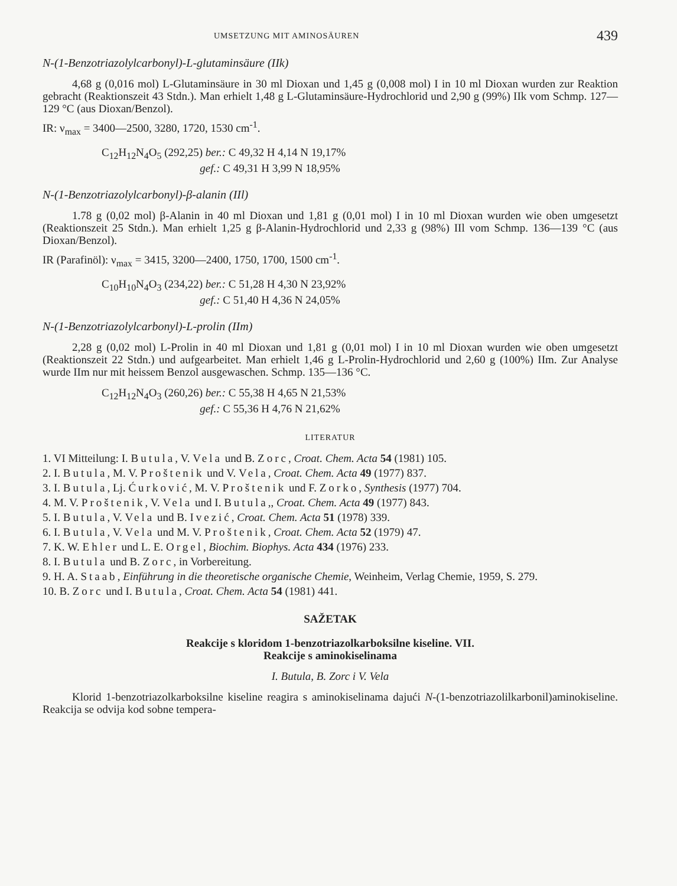UMSETZUNG MIT AMINOSÄUREN 439
N-(1-Benzotriazolylcarbonyl)-L-glutaminsäure (IIk)
4,68 g (0,016 mol) L-Glutaminsäure in 30 ml Dioxan und 1,45 g (0,008 mol) I in 10 ml Dioxan wurden zur Reaktion gebracht (Reaktionszeit 43 Stdn.). Man erhielt 1,48 g L-Glutaminsäure-Hydrochlorid und 2,90 g (99%) IIk vom Schmp. 127—129 °C (aus Dioxan/Benzol).
IR: ν<sub>max</sub> = 3400—2500, 3280, 1720, 1530 cm<sup>-1</sup>.
C<sub>12</sub>H<sub>12</sub>N<sub>4</sub>O<sub>5</sub> (292,25) ber.: C 49,32 H 4,14 N 19,17%
gef.: C 49,31 H 3,99 N 18,95%
N-(1-Benzotriazolylcarbonyl)-β-alanin (IIl)
1.78 g (0,02 mol) β-Alanin in 40 ml Dioxan und 1,81 g (0,01 mol) I in 10 ml Dioxan wurden wie oben umgesetzt (Reaktionszeit 25 Stdn.). Man erhielt 1,25 g β-Alanin-Hydrochlorid und 2,33 g (98%) IIl vom Schmp. 136—139 °C (aus Dioxan/Benzol).
IR (Parafinöl): ν<sub>max</sub> = 3415, 3200—2400, 1750, 1700, 1500 cm<sup>-1</sup>.
C<sub>10</sub>H<sub>10</sub>N<sub>4</sub>O<sub>3</sub> (234,22) ber.: C 51,28 H 4,30 N 23,92%
gef.: C 51,40 H 4,36 N 24,05%
N-(1-Benzotriazolylcarbonyl)-L-prolin (IIm)
2,28 g (0,02 mol) L-Prolin in 40 ml Dioxan und 1,81 g (0,01 mol) I in 10 ml Dioxan wurden wie oben umgesetzt (Reaktionszeit 22 Stdn.) und aufgearbeitet. Man erhielt 1,46 g L-Prolin-Hydrochlorid und 2,60 g (100%) IIm. Zur Analyse wurde IIm nur mit heissem Benzol ausgewaschen. Schmp. 135—136 °C.
C<sub>12</sub>H<sub>12</sub>N<sub>4</sub>O<sub>3</sub> (260,26) ber.: C 55,38 H 4,65 N 21,53%
gef.: C 55,36 H 4,76 N 21,62%
LITERATUR
1. VI Mitteilung: I. Butula, V. Vela und B. Zorc, Croat. Chem. Acta 54 (1981) 105.
2. I. Butula, M. V. Proštenik und V. Vela, Croat. Chem. Acta 49 (1977) 837.
3. I. Butula, Lj. Ćurković, M. V. Proštenik und F. Zorko, Synthesis (1977) 704.
4. M. V. Proštenik, V. Vela und I. Butula,, Croat. Chem. Acta 49 (1977) 843.
5. I. Butula, V. Vela und B. Ivezić, Croat. Chem. Acta 51 (1978) 339.
6. I. Butula, V. Vela und M. V. Proštenik, Croat. Chem. Acta 52 (1979) 47.
7. K. W. Ehler und L. E. Orgel, Biochim. Biophys. Acta 434 (1976) 233.
8. I. Butula und B. Zorc, in Vorbereitung.
9. H. A. Staab, Einführung in die theoretische organische Chemie, Weinheim, Verlag Chemie, 1959, S. 279.
10. B. Zorc und I. Butula, Croat. Chem. Acta 54 (1981) 441.
SAŽETAK
Reakcije s kloridom 1-benzotriazolkarboksilne kiseline. VII.
Reakcije s aminokiselinama
I. Butula, B. Zorc i V. Vela
Klorid 1-benzotriazolkarboksilne kiseline reagira s aminokiselinama dajući N-(1-benzotriazolilkarbonil)aminokiseline. Reakcija se odvija kod sobne tempera-